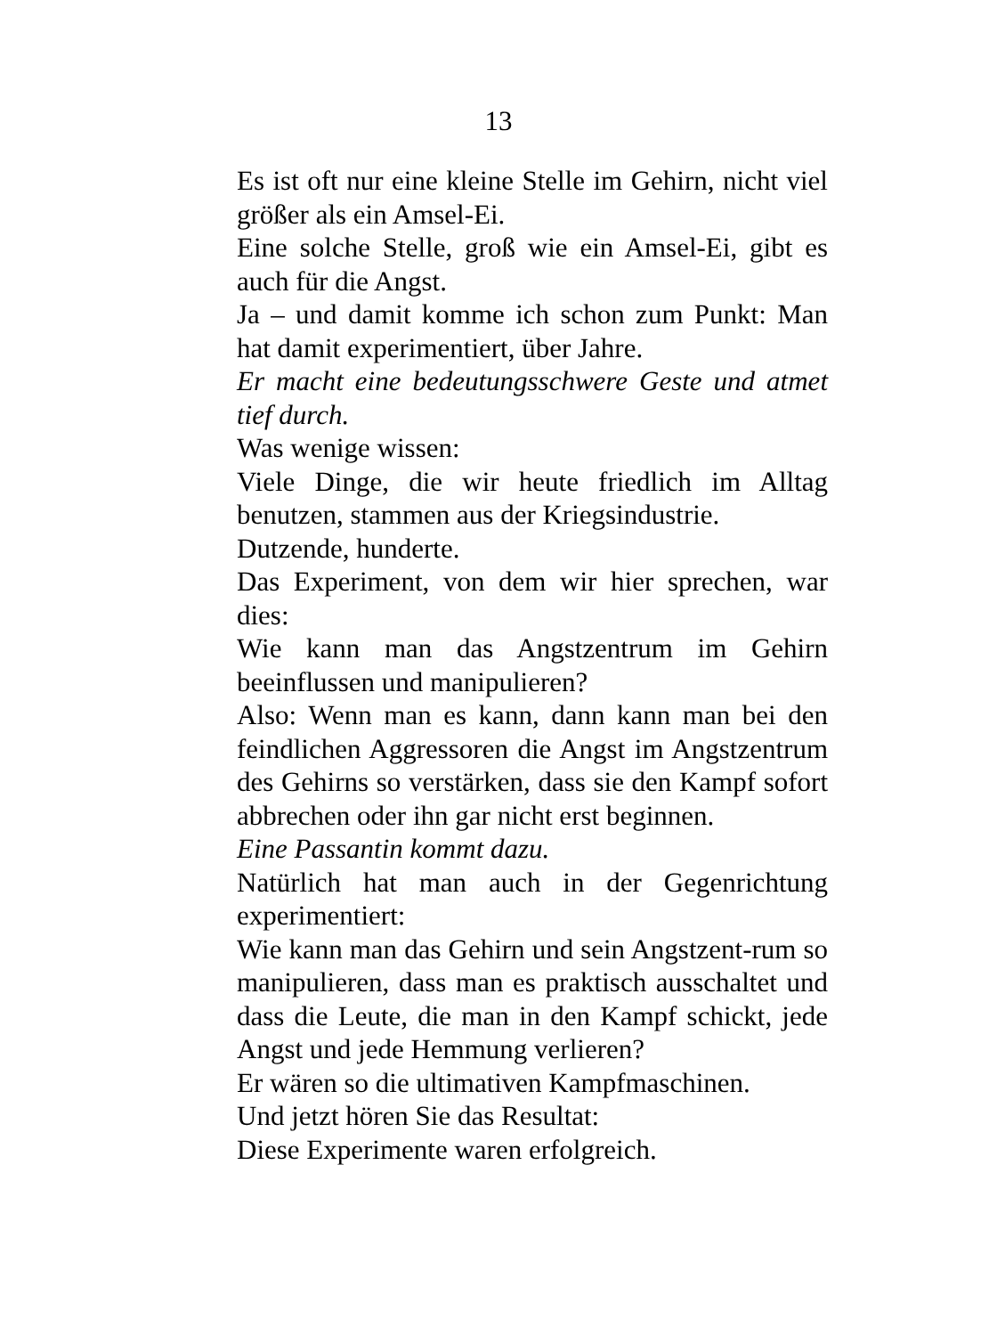13
Es ist oft nur eine kleine Stelle im Gehirn, nicht viel größer als ein Amsel-Ei.
Eine solche Stelle, groß wie ein Amsel-Ei, gibt es auch für die Angst.
Ja – und damit komme ich schon zum Punkt: Man hat damit experimentiert, über Jahre.
Er macht eine bedeutungsschwere Geste und atmet tief durch.
Was wenige wissen:
Viele Dinge, die wir heute friedlich im Alltag benutzen, stammen aus der Kriegsindustrie.
Dutzende, hunderte.
Das Experiment, von dem wir hier sprechen, war dies:
Wie kann man das Angstzentrum im Gehirn beeinflussen und manipulieren?
Also: Wenn man es kann, dann kann man bei den feindlichen Aggressoren die Angst im Angstzentrum des Gehirns so verstärken, dass sie den Kampf sofort abbrechen oder ihn gar nicht erst beginnen.
Eine Passantin kommt dazu.
Natürlich hat man auch in der Gegenrichtung experimentiert:
Wie kann man das Gehirn und sein Angstzent-rum so manipulieren, dass man es praktisch ausschaltet und dass die Leute, die man in den Kampf schickt, jede Angst und jede Hemmung verlieren?
Er wären so die ultimativen Kampfmaschinen.
Und jetzt hören Sie das Resultat:
Diese Experimente waren erfolgreich.